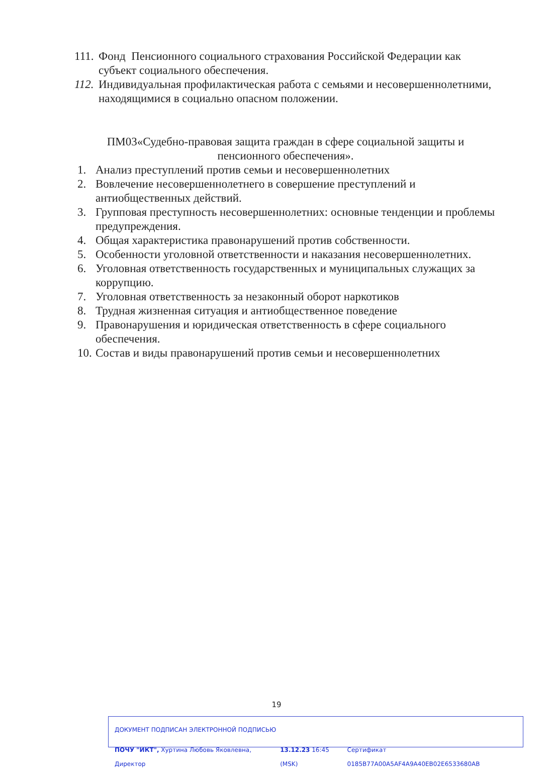111. Фонд Пенсионного социального страхования Российской Федерации как субъект социального обеспечения.
112. Индивидуальная профилактическая работа с семьями и несовершеннолетними, находящимися в социально опасном положении.
ПМ03«Судебно-правовая защита граждан в сфере социальной защиты и пенсионного обеспечения».
1. Анализ преступлений против семьи и несовершеннолетних
2. Вовлечение несовершеннолетнего в совершение преступлений и антиобщественных действий.
3. Групповая преступность несовершеннолетних: основные тенденции и проблемы предупреждения.
4. Общая характеристика правонарушений против собственности.
5. Особенности уголовной ответственности и наказания несовершеннолетних.
6. Уголовная ответственность государственных и муниципальных служащих за коррупцию.
7. Уголовная ответственность за незаконный оборот наркотиков
8. Трудная жизненная ситуация и антиобщественное поведение
9. Правонарушения и юридическая ответственность в сфере социального обеспечения.
10. Состав и виды правонарушений против семьи и несовершеннолетних
19
ДОКУМЕНТ ПОДПИСАН ЭЛЕКТРОННОЙ ПОДПИСЬЮ
ПОЧУ "ИКТ", Хуртина Любовь Яковлевна, Директор 13.12.23 16:45 (MSK) Сертификат 0185B77A00A5AF4A9A40EB02E6533680AB